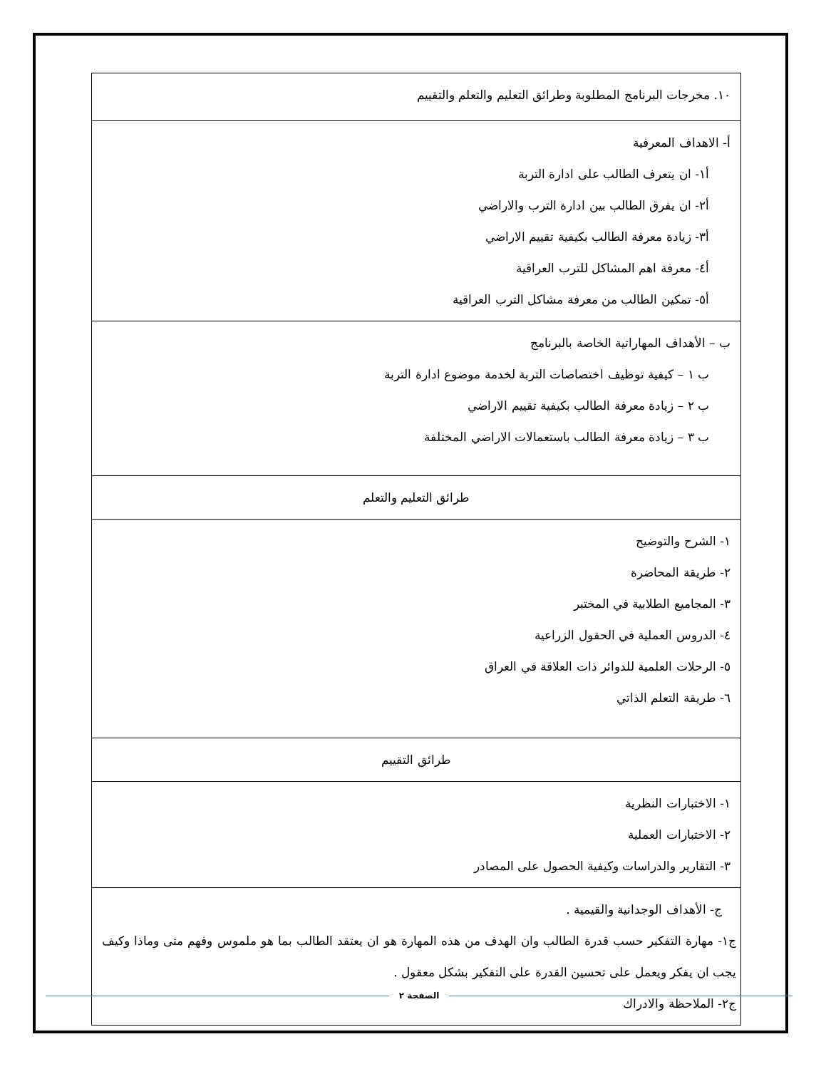| ١٠. مخرجات البرنامج المطلوبة وطرائق التعليم والتعلم والتقييم |
| أ- الاهداف المعرفية أ١- ان يتعرف الطالب على ادارة التربة أ٢- ان يفرق الطالب بين ادارة الترب والاراضي أ٣- زيادة معرفة الطالب بكيفية تقييم الاراضي أ٤- معرفة اهم المشاكل للترب العراقية أ٥- تمكين الطالب من معرفة مشاكل الترب العراقية |
| ب – الأهداف المهاراتية الخاصة بالبرنامج ب ١ – كيفية توظيف اختصاصات التربة لخدمة موضوع ادارة التربة ب ٢ – زيادة معرفة الطالب بكيفية تقييم الاراضي ب ٣ – زيادة معرفة الطالب باستعمالات الاراضي المختلفة |
| طرائق التعليم والتعلم |
| ١- الشرح والتوضيح ٢- طريقة المحاضرة ٣- المجاميع الطلابية في المختبر ٤- الدروس العملية في الحقول الزراعية ٥- الرحلات العلمية للدوائر ذات العلاقة في العراق ٦- طريقة التعلم الذاتي |
| طرائق التقييم |
| ١- الاختبارات النظرية ٢- الاختبارات العملية ٣- التقارير والدراسات وكيفية الحصول على المصادر |
| ج- الأهداف الوجدانية والقيمية . ج١- مهارة التفكير حسب قدرة الطالب وان الهدف من هذه المهارة هو ان يعتقد الطالب بما هو ملموس وفهم متى وماذا وكيف يجب ان يفكر ويعمل على تحسين القدرة على التفكير بشكل معقول . ج٢- الملاحظة والادراك |
الصفحة ٢